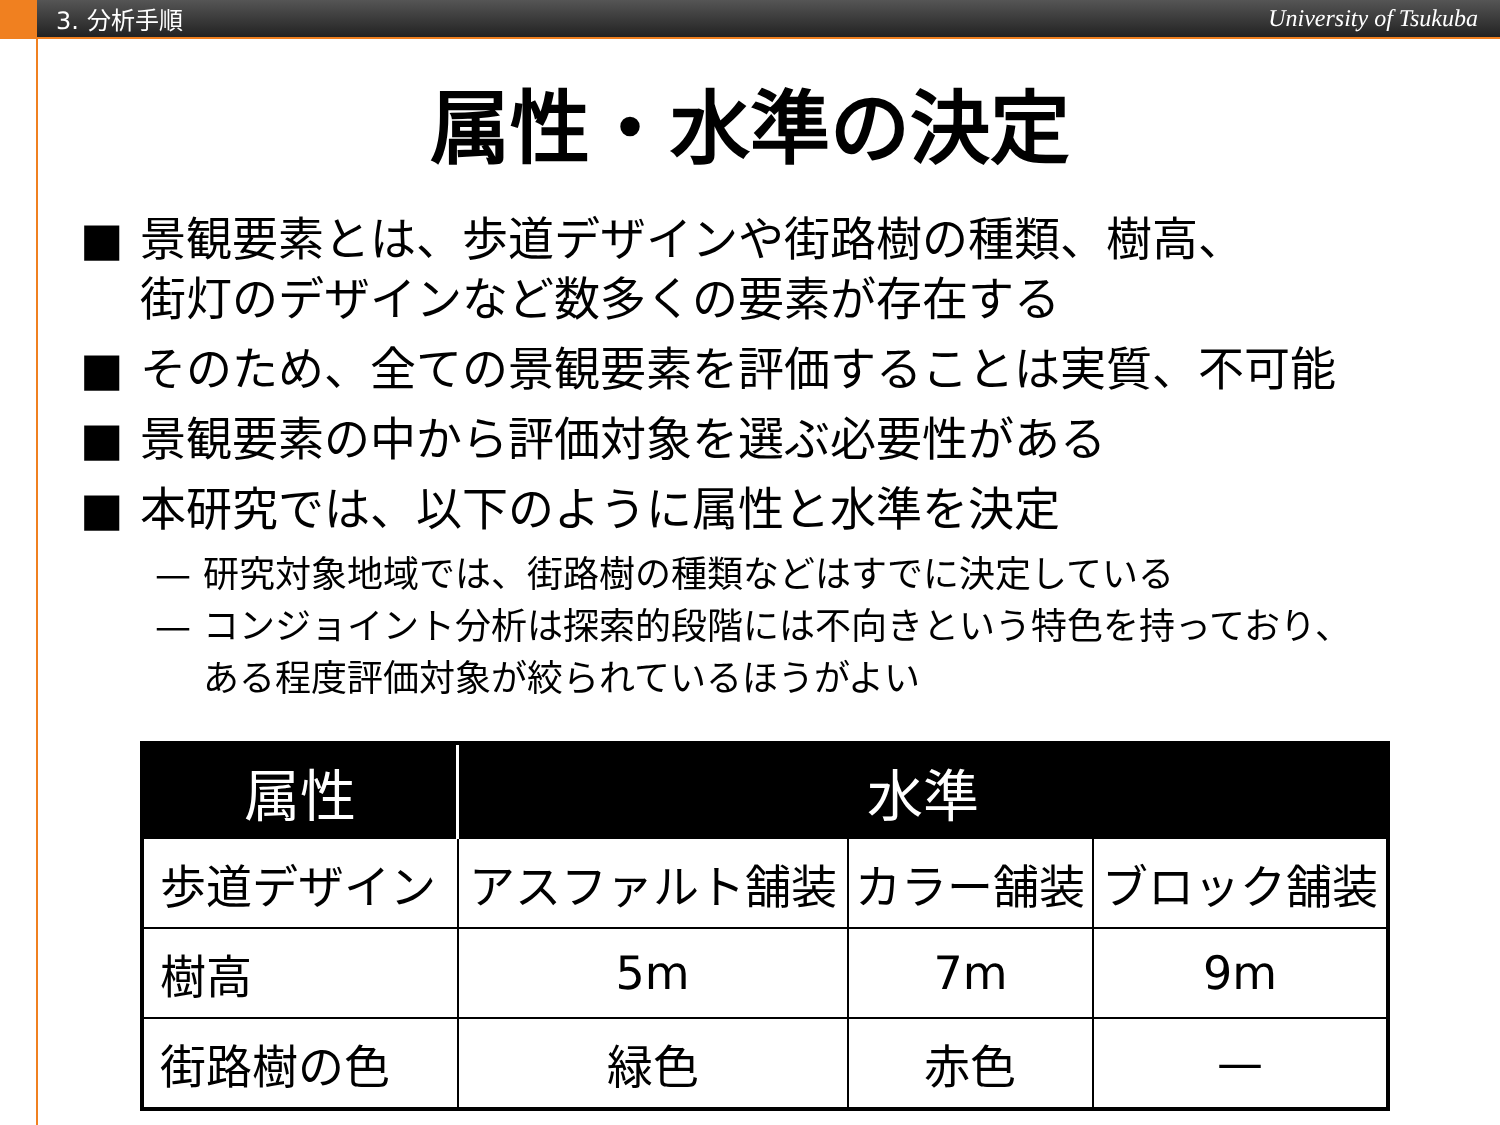3. 分析手順 University of Tsukuba
属性・水準の決定
■ 景観要素とは、歩道デザインや街路樹の種類、樹高、
街灯のデザインなど数多くの要素が存在する
■ そのため、全ての景観要素を評価することは実質、不可能
■ 景観要素の中から評価対象を選ぶ必要性がある
■ 本研究では、以下のように属性と水準を決定
— 研究対象地域では、街路樹の種類などはすでに決定している
— コンジョイント分析は探索的段階には不向きという特色を持っており、
ある程度評価対象が絞られているほうがよい
| 属性 | 水準 | | |
| --- | --- | --- | --- |
| 歩道デザイン | アスファルト舗装 | カラー舗装 | ブロック舗装 |
| 樹高 | 5m | 7m | 9m |
| 街路樹の色 | 緑色 | 赤色 | — |